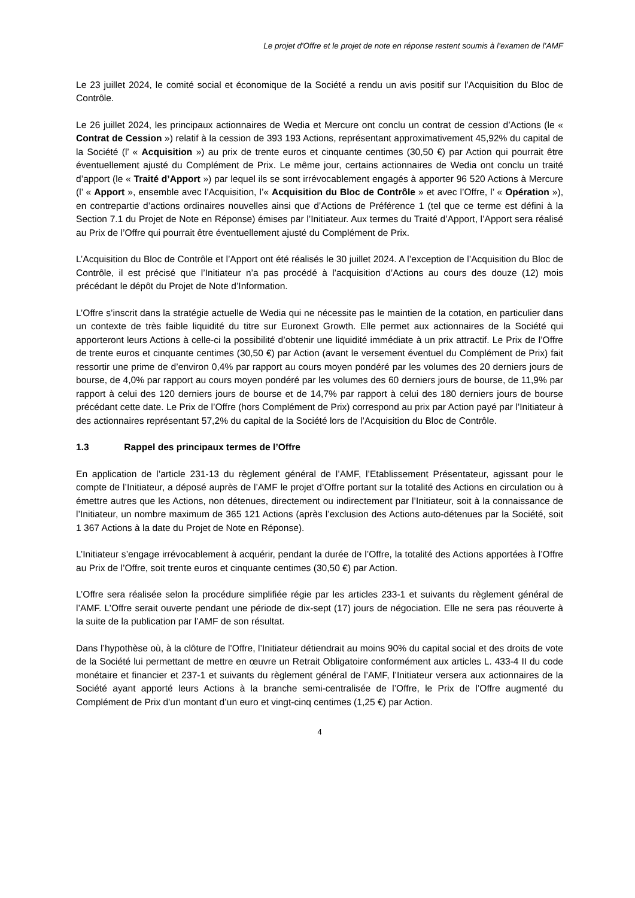Le projet d'Offre et le projet de note en réponse restent soumis à l’examen de l’AMF
Le 23 juillet 2024, le comité social et économique de la Société a rendu un avis positif sur l’Acquisition du Bloc de Contrôle.
Le 26 juillet 2024, les principaux actionnaires de Wedia et Mercure ont conclu un contrat de cession d’Actions (le « Contrat de Cession ») relatif à la cession de 393 193 Actions, représentant approximativement 45,92% du capital de la Société (l’ « Acquisition ») au prix de trente euros et cinquante centimes (30,50 €) par Action qui pourrait être éventuellement ajusté du Complément de Prix. Le même jour, certains actionnaires de Wedia ont conclu un traité d’apport (le « Traité d’Apport ») par lequel ils se sont irrévocablement engagés à apporter 96 520 Actions à Mercure (l’ « Apport », ensemble avec l’Acquisition, l’« Acquisition du Bloc de Contrôle » et avec l’Offre, l’ « Opération »), en contrepartie d’actions ordinaires nouvelles ainsi que d’Actions de Préférence 1 (tel que ce terme est défini à la Section 7.1 du Projet de Note en Réponse) émises par l’Initiateur. Aux termes du Traité d’Apport, l’Apport sera réalisé au Prix de l’Offre qui pourrait être éventuellement ajusté du Complément de Prix.
L’Acquisition du Bloc de Contrôle et l’Apport ont été réalisés le 30 juillet 2024. A l’exception de l’Acquisition du Bloc de Contrôle, il est précisé que l’Initiateur n’a pas procédé à l’acquisition d’Actions au cours des douze (12) mois précédant le dépôt du Projet de Note d’Information.
L’Offre s’inscrit dans la stratégie actuelle de Wedia qui ne nécessite pas le maintien de la cotation, en particulier dans un contexte de très faible liquidité du titre sur Euronext Growth. Elle permet aux actionnaires de la Société qui apporteront leurs Actions à celle-ci la possibilité d’obtenir une liquidité immédiate à un prix attractif. Le Prix de l’Offre de trente euros et cinquante centimes (30,50 €) par Action (avant le versement éventuel du Complément de Prix) fait ressortir une prime de d’environ 0,4% par rapport au cours moyen pondéré par les volumes des 20 derniers jours de bourse, de 4,0% par rapport au cours moyen pondéré par les volumes des 60 derniers jours de bourse, de 11,9% par rapport à celui des 120 derniers jours de bourse et de 14,7% par rapport à celui des 180 derniers jours de bourse précédant cette date. Le Prix de l’Offre (hors Complément de Prix) correspond au prix par Action payé par l’Initiateur à des actionnaires représentant 57,2% du capital de la Société lors de l’Acquisition du Bloc de Contrôle.
1.3 Rappel des principaux termes de l’Offre
En application de l’article 231-13 du règlement général de l’AMF, l’Etablissement Présentateur, agissant pour le compte de l’Initiateur, a déposé auprès de l’AMF le projet d’Offre portant sur la totalité des Actions en circulation ou à émettre autres que les Actions, non détenues, directement ou indirectement par l’Initiateur, soit à la connaissance de l’Initiateur, un nombre maximum de 365 121 Actions (après l’exclusion des Actions auto-détenues par la Société, soit 1 367 Actions à la date du Projet de Note en Réponse).
L’Initiateur s’engage irrévocablement à acquérir, pendant la durée de l’Offre, la totalité des Actions apportées à l’Offre au Prix de l’Offre, soit trente euros et cinquante centimes (30,50 €) par Action.
L’Offre sera réalisée selon la procédure simplifiée régie par les articles 233-1 et suivants du règlement général de l’AMF. L’Offre serait ouverte pendant une période de dix-sept (17) jours de négociation. Elle ne sera pas réouverte à la suite de la publication par l’AMF de son résultat.
Dans l’hypothèse où, à la clôture de l’Offre, l’Initiateur détiendrait au moins 90% du capital social et des droits de vote de la Société lui permettant de mettre en œuvre un Retrait Obligatoire conformément aux articles L. 433-4 II du code monétaire et financier et 237-1 et suivants du règlement général de l’AMF, l’Initiateur versera aux actionnaires de la Société ayant apporté leurs Actions à la branche semi-centralisée de l’Offre, le Prix de l’Offre augmenté du Complément de Prix d'un montant d’un euro et vingt-cinq centimes (1,25 €) par Action.
4